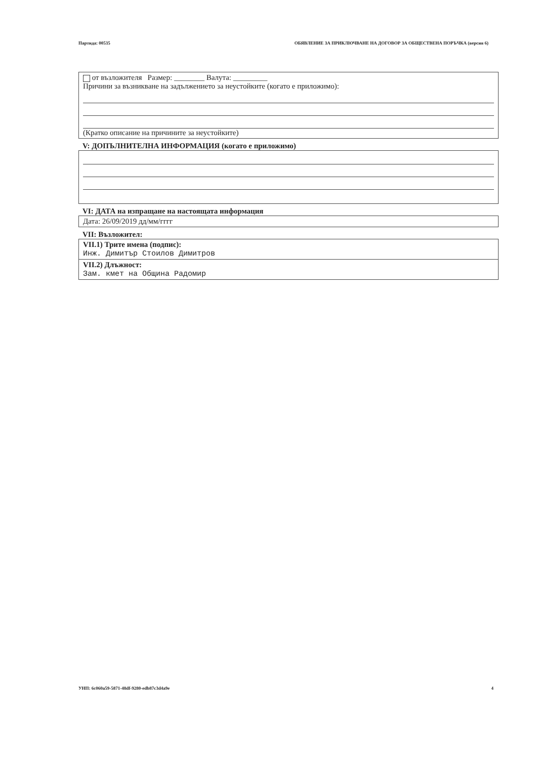Партида: 00535 ОБЯВЛЕНИЕ ЗА ПРИКЛЮЧВАНЕ НА ДОГОВОР ЗА ОБЩЕСТВЕНА ПОРЪЧКА (версия 6)
от възложителя Размер: ________ Валута: _________
Причини за възникване на задължението за неустойките (когато е приложимо):
(Кратко описание на причините за неустойките)
V: ДОПЪЛНИТЕЛНА ИНФОРМАЦИЯ (когато е приложимо)
VI: ДАТА на изпращане на настоящата информация
Дата: 26/09/2019 дд/мм/гггг
VII: Възложител:
VII.1) Трите имена (подпис):
Инж. Димитър Стоилов Димитров
VII.2) Длъжност:
Зам. кмет на Община Радомир
УНП: 6c060a59-5871-48df-9280-edb87c3d4a9e 4